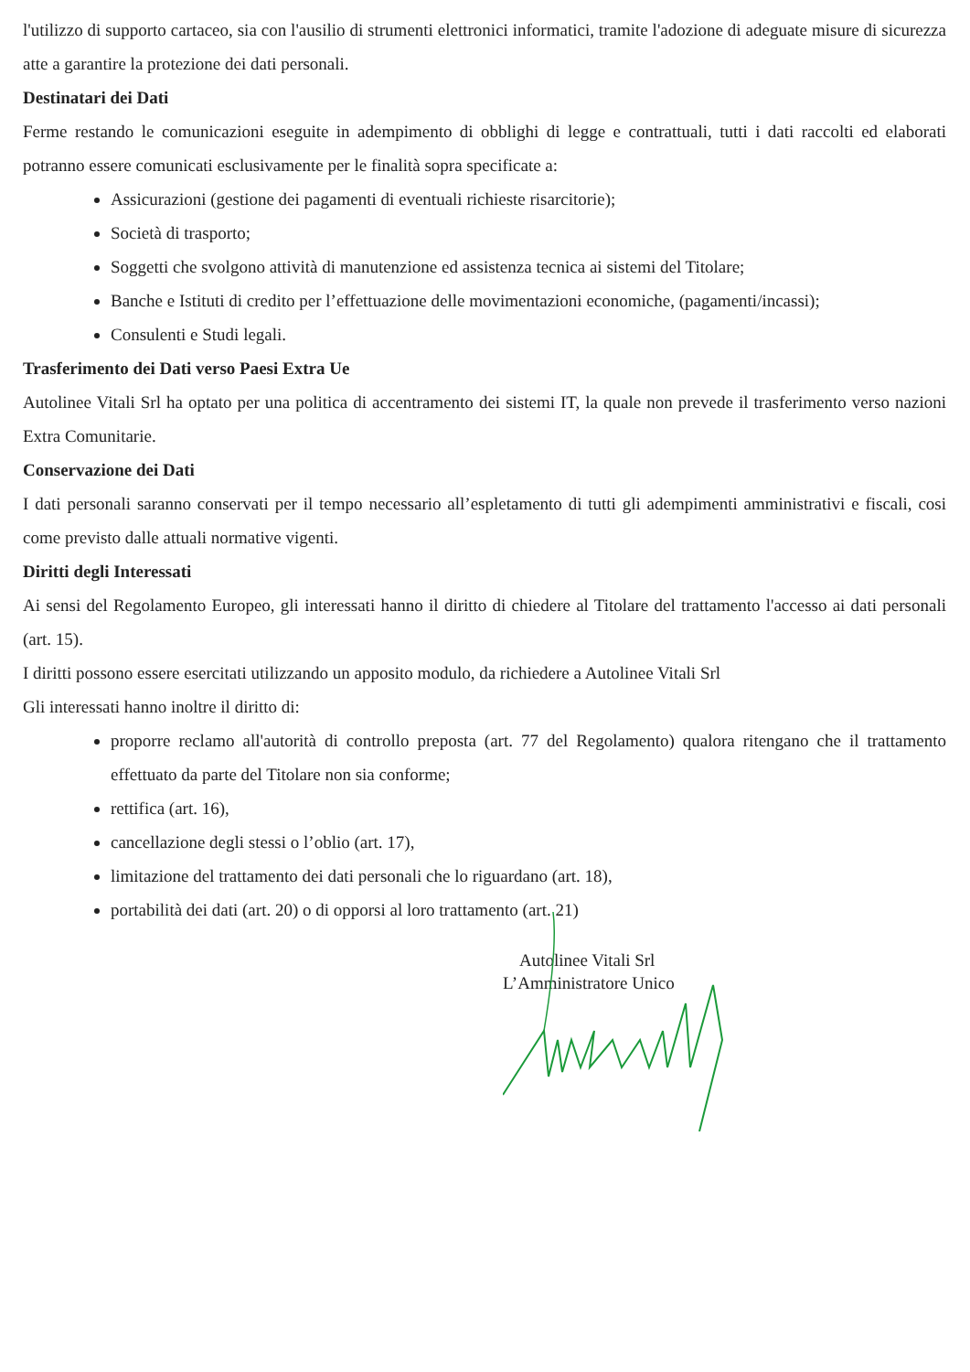l'utilizzo di supporto cartaceo, sia con l'ausilio di strumenti elettronici informatici, tramite l'adozione di adeguate misure di sicurezza atte a garantire la protezione dei dati personali.
Destinatari dei Dati
Ferme restando le comunicazioni eseguite in adempimento di obblighi di legge e contrattuali, tutti i dati raccolti ed elaborati potranno essere comunicati esclusivamente per le finalità sopra specificate a:
Assicurazioni (gestione dei pagamenti di eventuali richieste risarcitorie);
Società di trasporto;
Soggetti che svolgono attività di manutenzione ed assistenza tecnica ai sistemi del Titolare;
Banche e Istituti di credito per l’effettuazione delle movimentazioni economiche, (pagamenti/incassi);
Consulenti e Studi legali.
Trasferimento dei Dati verso Paesi Extra Ue
Autolinee Vitali Srl ha optato per una politica di accentramento dei sistemi IT, la quale non prevede il trasferimento verso nazioni Extra Comunitarie.
Conservazione dei Dati
I dati personali saranno conservati per il tempo necessario all’espletamento di tutti gli adempimenti amministrativi e fiscali, cosi come previsto dalle attuali normative vigenti.
Diritti degli Interessati
Ai sensi del Regolamento Europeo, gli interessati hanno il diritto di chiedere al Titolare del trattamento l'accesso ai dati personali (art. 15).
I diritti possono essere esercitati utilizzando un apposito modulo, da richiedere a Autolinee Vitali Srl
Gli interessati hanno inoltre il diritto di:
proporre reclamo all'autorità di controllo preposta (art. 77 del Regolamento) qualora ritengano che il trattamento effettuato da parte del Titolare non sia conforme;
rettifica (art. 16),
cancellazione degli stessi o l’oblio (art. 17),
limitazione del trattamento dei dati personali che lo riguardano (art. 18),
portabilità dei dati (art. 20) o di opporsi al loro trattamento (art. 21)
Autolinee Vitali Srl
L’Amministratore Unico